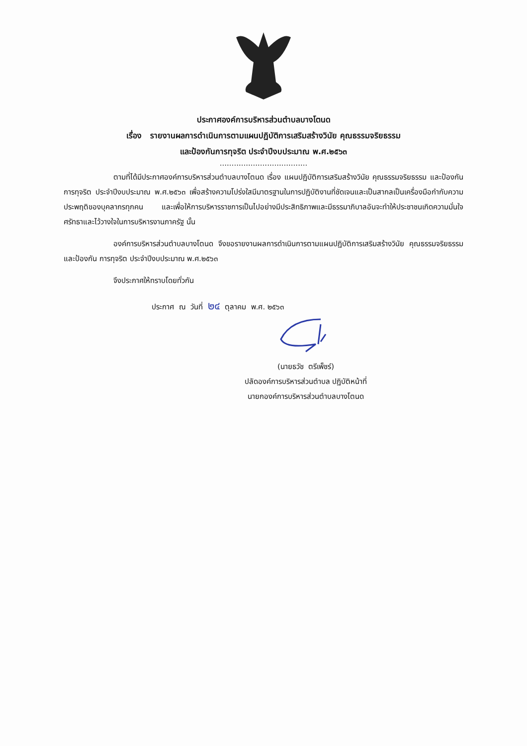ประกาศองค์การบริหารส่วนตำบลบางโตนด
เรื่อง รายงานผลการดำเนินการตามแผนปฏิบัติการเสริมสร้างวินัย คุณธรรมจริยธรรม
และป้องกันการทุจริต ประจำปีงบประมาณ พ.ศ.๒๕๖๓
.....................................
ตามที่ได้มีประกาศองค์การบริหารส่วนตำบลบางโตนด เรื่อง แผนปฏิบัติการเสริมสร้างวินัย คุณธรรมจริยธรรม และป้องกันการทุจริต ประจำปีงบประมาณ พ.ศ.๒๕๖๓ เพื่อสร้างความโปร่งใสมีมาตรฐานในการปฏิบัติงานที่ชัดเจนและเป็นสากลเป็นเครื่องมือกำกับความประพฤติของบุคลากรทุกคน และเพื่อให้การบริหารราชการเป็นไปอย่างมีประสิทธิภาพและมีธรรมาภิบาลอันจะทำให้ประชาชนเกิดความมั่นใจศรัทธาและไว้วางใจในการบริหารงานภาครัฐ นั้น
องค์การบริหารส่วนตำบลบางโตนด จึงขอรายงานผลการดำเนินการตามแผนปฏิบัติการเสริมสร้างวินัย คุณธรรมจริยธรรม และป้องกัน การทุจริต ประจำปีงบประมาณ พ.ศ.๒๕๖๓
จึงประกาศให้ทราบโดยทั่วกัน
ประกาศ ณ วันที่ ๒๔ ตุลาคม พ.ศ. ๒๕๖๓
(นายธวัช ตรีเพ็ชร์)
ปลัดองค์การบริหารส่วนตำบล ปฏิบัติหน้าที่
นายกองค์การบริหารส่วนตำบลบางโตนด